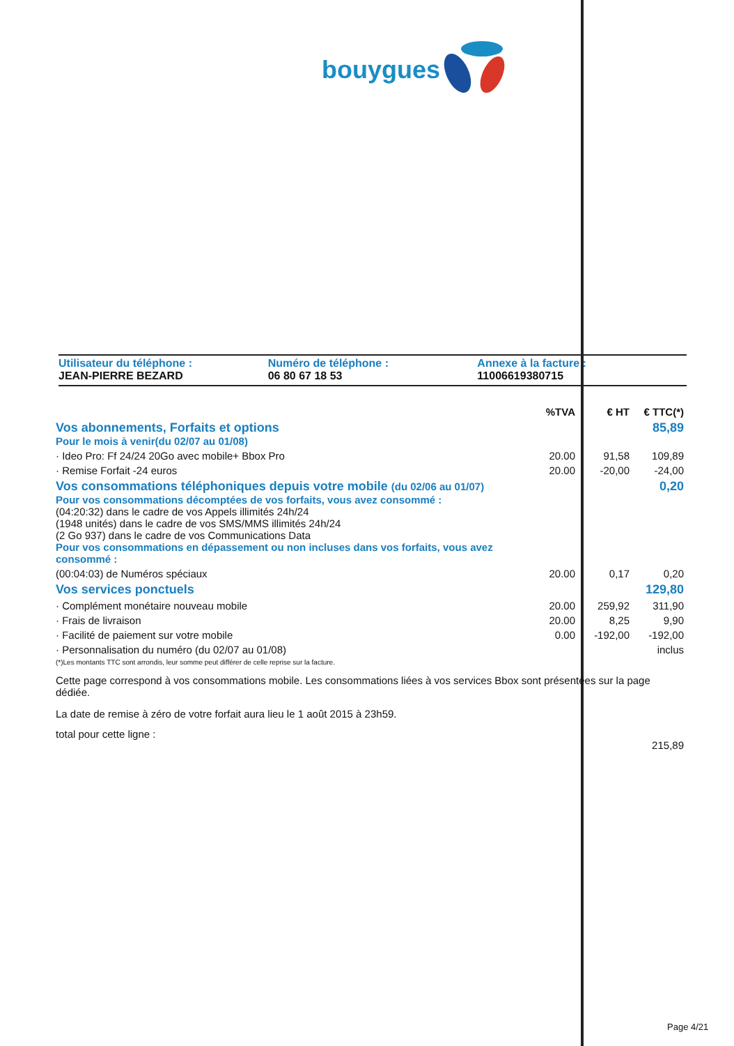bouygues
Utilisateur du téléphone :
JEAN-PIERRE BEZARD
Numéro de téléphone :
06 80 67 18 53
Annexe à la facture :
11006619380715
| | %TVA | € HT | € TTC(*) |
| --- | --- | --- | --- |
| Vos abonnements, Forfaits et options Pour le mois à venir(du 02/07 au 01/08) | | | 85,89 |
| · Ideo Pro: Ff 24/24 20Go avec mobile+ Bbox Pro | 20.00 | 91,58 | 109,89 |
| · Remise Forfait -24 euros | 20.00 | -20,00 | -24,00 |
| Vos consommations téléphoniques depuis votre mobile (du 02/06 au 01/07) Pour vos consommations décomptées de vos forfaits, vous avez consommé : (04:20:32) dans le cadre de vos Appels illimités 24h/24 (1948 unités) dans le cadre de vos SMS/MMS illimités 24h/24 (2 Go 937) dans le cadre de vos Communications Data Pour vos consommations en dépassement ou non incluses dans vos forfaits, vous avez consommé : | | | 0,20 |
| (00:04:03) de Numéros spéciaux | 20.00 | 0,17 | 0,20 |
| Vos services ponctuels | | | 129,80 |
| · Complément monétaire nouveau mobile | 20.00 | 259,92 | 311,90 |
| · Frais de livraison | 20.00 | 8,25 | 9,90 |
| · Facilité de paiement sur votre mobile | 0.00 | -192,00 | -192,00 |
| · Personnalisation du numéro (du 02/07 au 01/08) | | | inclus |
| (*)Les montants TTC sont arrondis, leur somme peut différer de celle reprise sur la facture. | | | |
| Cette page correspond à vos consommations mobile. Les consommations liées à vos services Bbox sont présentées sur la page dédiée. | | | |
| La date de remise à zéro de votre forfait aura lieu le 1 août 2015 à 23h59. | | | |
| total pour cette ligne : | | | 215,89 |
Page 4/21